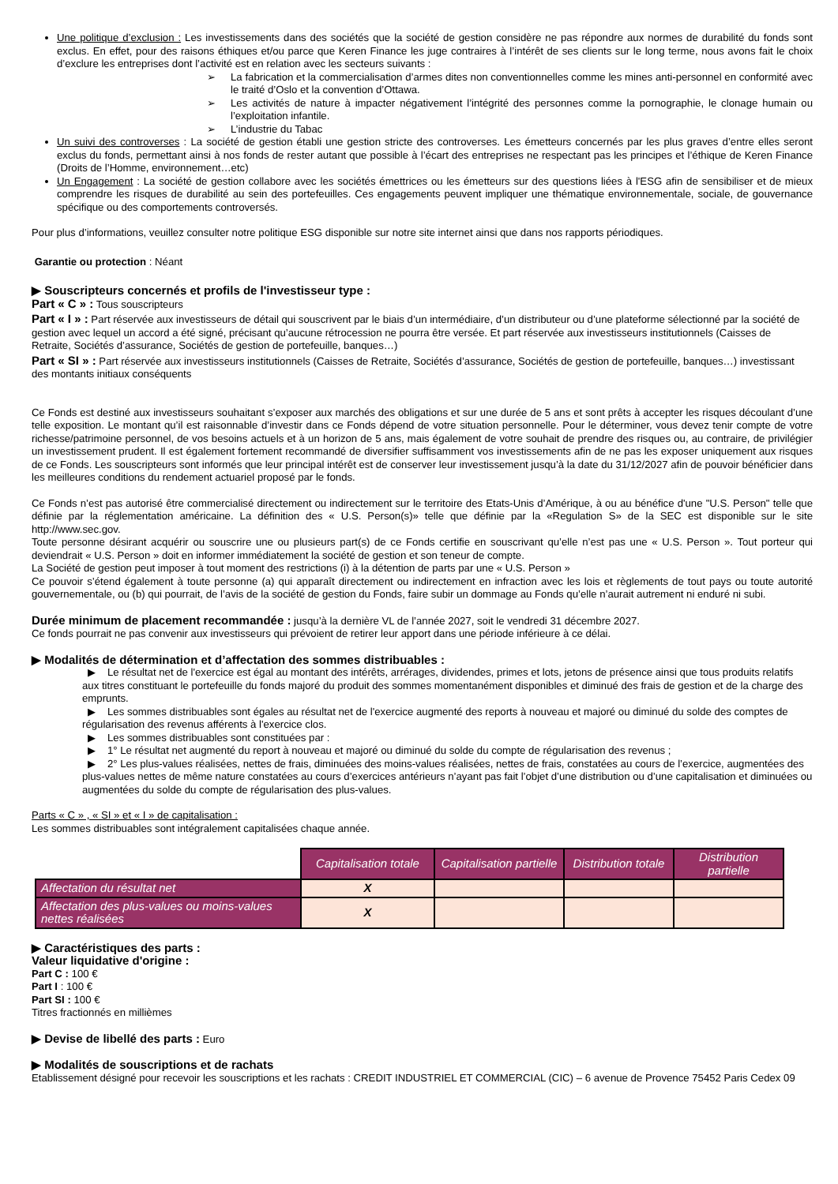Une politique d’exclusion : Les investissements dans des sociétés que la société de gestion considère ne pas répondre aux normes de durabilité du fonds sont exclus. En effet, pour des raisons éthiques et/ou parce que Keren Finance les juge contraires à l’intérêt de ses clients sur le long terme, nous avons fait le choix d’exclure les entreprises dont l’activité est en relation avec les secteurs suivants :
➢ La fabrication et la commercialisation d’armes dites non conventionnelles comme les mines anti-personnel en conformité avec le traité d’Oslo et la convention d’Ottawa.
➢ Les activités de nature à impacter négativement l’intégrité des personnes comme la pornographie, le clonage humain ou l’exploitation infantile.
➢ L’industrie du Tabac
Un suivi des controverses : La société de gestion établi une gestion stricte des controverses. Les émetteurs concernés par les plus graves d’entre elles seront exclus du fonds, permettant ainsi à nos fonds de rester autant que possible à l’écart des entreprises ne respectant pas les principes et l’éthique de Keren Finance (Droits de l’Homme, environnement…etc)
Un Engagement : La société de gestion collabore avec les sociétés émettrices ou les émetteurs sur des questions liées à l'ESG afin de sensibiliser et de mieux comprendre les risques de durabilité au sein des portefeuilles. Ces engagements peuvent impliquer une thématique environnementale, sociale, de gouvernance spécifique ou des comportements controversés.
Pour plus d’informations, veuillez consulter notre politique ESG disponible sur notre site internet ainsi que dans nos rapports périodiques.
Garantie ou protection : Néant
▶ Souscripteurs concernés et profils de l'investisseur type :
Part « C » : Tous souscripteurs
Part « I » : Part réservée aux investisseurs de détail qui souscrivent par le biais d’un intermédiaire, d’un distributeur ou d’une plateforme sélectionné par la société de gestion avec lequel un accord a été signé, précisant qu’aucune rétrocession ne pourra être versée. Et part réservée aux investisseurs institutionnels (Caisses de Retraite, Sociétés d’assurance, Sociétés de gestion de portefeuille, banques…)
Part « SI » : Part réservée aux investisseurs institutionnels (Caisses de Retraite, Sociétés d’assurance, Sociétés de gestion de portefeuille, banques…) investissant des montants initiaux conséquents
Ce Fonds est destiné aux investisseurs souhaitant s’exposer aux marchés des obligations et sur une durée de 5 ans et sont prêts à accepter les risques découlant d’une telle exposition. Le montant qu’il est raisonnable d’investir dans ce Fonds dépend de votre situation personnelle. Pour le déterminer, vous devez tenir compte de votre richesse/patrimoine personnel, de vos besoins actuels et à un horizon de 5 ans, mais également de votre souhait de prendre des risques ou, au contraire, de privilégier un investissement prudent. Il est également fortement recommandé de diversifier suffisamment vos investissements afin de ne pas les exposer uniquement aux risques de ce Fonds. Les souscripteurs sont informés que leur principal intérêt est de conserver leur investissement jusqu’à la date du 31/12/2027 afin de pouvoir bénéficier dans les meilleures conditions du rendement actuariel proposé par le fonds.
Ce Fonds n’est pas autorisé être commercialisé directement ou indirectement sur le territoire des Etats-Unis d’Amérique, à ou au bénéfice d'une "U.S. Person" telle que définie par la réglementation américaine. La définition des « U.S. Person(s)» telle que définie par la «Regulation S» de la SEC est disponible sur le site http://www.sec.gov.
Toute personne désirant acquérir ou souscrire une ou plusieurs part(s) de ce Fonds certifie en souscrivant qu’elle n’est pas une « U.S. Person ». Tout porteur qui deviendrait « U.S. Person » doit en informer immédiatement la société de gestion et son teneur de compte.
La Société de gestion peut imposer à tout moment des restrictions (i) à la détention de parts par une « U.S. Person »
Ce pouvoir s’étend également à toute personne (a) qui apparaît directement ou indirectement en infraction avec les lois et règlements de tout pays ou toute autorité gouvernementale, ou (b) qui pourrait, de l’avis de la société de gestion du Fonds, faire subir un dommage au Fonds qu’elle n’aurait autrement ni enduré ni subi.
Durée minimum de placement recommandée : jusqu’à la dernière VL de l’année 2027, soit le vendredi 31 décembre 2027.
Ce fonds pourrait ne pas convenir aux investisseurs qui prévoient de retirer leur apport dans une période inférieure à ce délai.
▶ Modalités de détermination et d’affectation des sommes distribuables :
▶ Le résultat net de l'exercice est égal au montant des intérêts, arrérages, dividendes, primes et lots, jetons de présence ainsi que tous produits relatifs aux titres constituant le portefeuille du fonds majoré du produit des sommes momentanément disponibles et diminué des frais de gestion et de la charge des emprunts.
▶ Les sommes distribuables sont égales au résultat net de l'exercice augmenté des reports à nouveau et majoré ou diminué du solde des comptes de régularisation des revenus afférents à l'exercice clos.
▶ Les sommes distribuables sont constituées par :
▶ 1° Le résultat net augmenté du report à nouveau et majoré ou diminué du solde du compte de régularisation des revenus ;
▶ 2° Les plus-values réalisées, nettes de frais, diminuées des moins-values réalisées, nettes de frais, constatées au cours de l’exercice, augmentées des plus-values nettes de même nature constatées au cours d’exercices antérieurs n’ayant pas fait l’objet d’une distribution ou d’une capitalisation et diminuées ou augmentées du solde du compte de régularisation des plus-values.
Parts « C » , « SI » et « I » de capitalisation :
Les sommes distribuables sont intégralement capitalisées chaque année.
| | Capitalisation totale | Capitalisation partielle | Distribution totale | Distribution partielle |
| --- | --- | --- | --- | --- |
| Affectation du résultat net | X | | | |
| Affectation des plus-values ou moins-values nettes réalisées | X | | | |
▶ Caractéristiques des parts :
Valeur liquidative d'origine :
Part C : 100 €
Part I : 100 €
Part SI : 100 €
Titres fractionnés en millièmes
▶ Devise de libellé des parts : Euro
▶ Modalités de souscriptions et de rachats
Etablissement désigné pour recevoir les souscriptions et les rachats : CREDIT INDUSTRIEL ET COMMERCIAL (CIC) – 6 avenue de Provence 75452 Paris Cedex 09